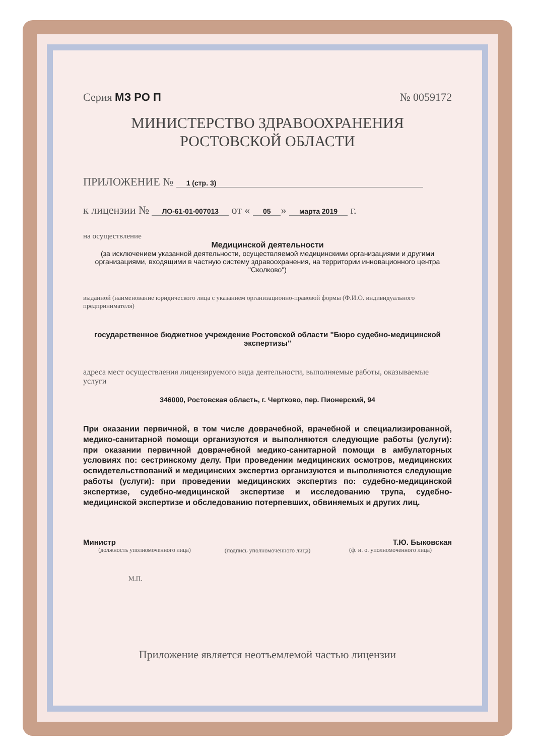Серия МЗ РО П № 0059172
МИНИСТЕРСТВО ЗДРАВООХРАНЕНИЯ
РОСТОВСКОЙ ОБЛАСТИ
ПРИЛОЖЕНИЕ № 1 (стр. 3)
к лицензии № ЛО-61-01-007013 от « 05 » марта 2019 г.
на осуществление
Медицинской деятельности
(за исключением указанной деятельности, осуществляемой медицинскими организациями и другими организациями, входящими в частную систему здравоохранения, на территории инновационного центра "Сколково")
выданной (наименование юридического лица с указанием организационно-правовой формы (Ф.И.О. индивидуального предпринимателя)
государственное бюджетное учреждение Ростовской области "Бюро судебно-медицинской экспертизы"
адреса мест осуществления лицензируемого вида деятельности, выполняемые работы, оказываемые услуги
346000, Ростовская область, г. Чертково, пер. Пионерский, 94
При оказании первичной, в том числе доврачебной, врачебной и специализированной, медико-санитарной помощи организуются и выполняются следующие работы (услуги): при оказании первичной доврачебной медико-санитарной помощи в амбулаторных условиях по: сестринскому делу. При проведении медицинских осмотров, медицинских освидетельствований и медицинских экспертиз организуются и выполняются следующие работы (услуги): при проведении медицинских экспертиз по: судебно-медицинской экспертизе, судебно-медицинской экспертизе и исследованию трупа, судебно-медицинской экспертизе и обследованию потерпевших, обвиняемых и других лиц.
Министр
(должность уполномоченного лица)
(подпись уполномоченного лица)
Т.Ю. Быковская
(ф. и. о. уполномоченного лица)
М.П.
Приложение является неотъемлемой частью лицензии